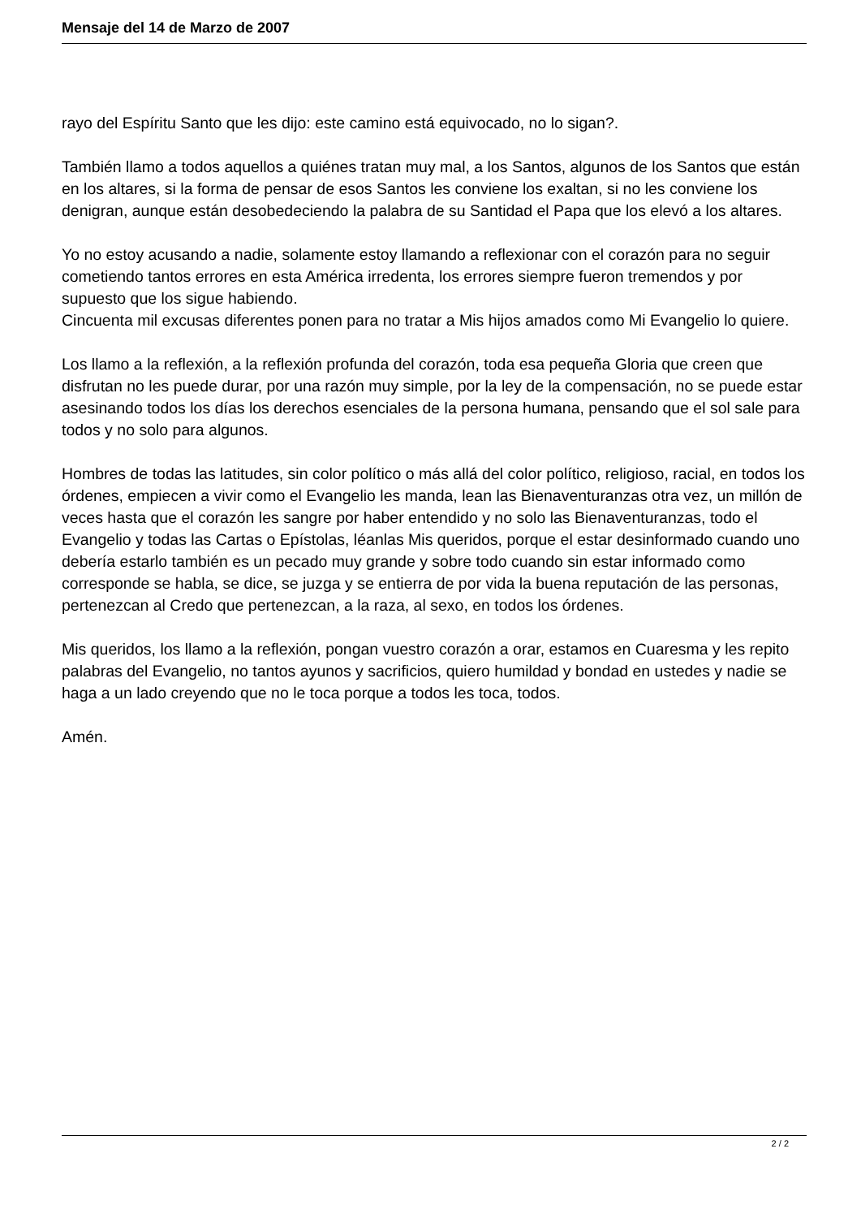Mensaje del 14 de Marzo de 2007
rayo del Espíritu Santo que les dijo: este camino está equivocado, no lo sigan?.
También llamo a todos aquellos a quiénes tratan muy mal, a los Santos, algunos de los Santos que están en los altares, si la forma de pensar de esos Santos les conviene los exaltan, si no les conviene los denigran, aunque están desobedeciendo la palabra de su Santidad el Papa que los elevó a los altares.
Yo no estoy acusando a nadie, solamente estoy llamando a reflexionar con el corazón para no seguir cometiendo tantos errores en esta América irredenta, los errores siempre fueron tremendos y por supuesto que los sigue habiendo.
Cincuenta mil excusas diferentes ponen para no tratar a Mis hijos amados como Mi Evangelio lo quiere.
Los llamo a la reflexión, a la reflexión profunda del corazón, toda esa pequeña Gloria que creen que disfrutan no les puede durar, por una razón muy simple, por la ley de la compensación, no se puede estar asesinando todos los días los derechos esenciales de la persona humana, pensando que el sol sale para todos y no solo para algunos.
Hombres de todas las latitudes, sin color político o más allá del color político, religioso, racial, en todos los órdenes, empiecen a vivir como el Evangelio les manda, lean las Bienaventuranzas otra vez, un millón de veces hasta que el corazón les sangre por haber entendido y no solo las Bienaventuranzas, todo el Evangelio y todas las Cartas o Epístolas, léanlas Mis queridos, porque el estar desinformado cuando uno debería estarlo también es un pecado muy grande y sobre todo cuando sin estar informado como corresponde se habla, se dice, se juzga y se entierra de por vida la buena reputación de las personas, pertenezcan al Credo que pertenezcan, a la raza, al sexo, en todos los órdenes.
Mis queridos, los llamo a la reflexión, pongan vuestro corazón a orar, estamos en Cuaresma y les repito palabras del Evangelio, no tantos ayunos y sacrificios, quiero humildad y bondad en ustedes y nadie se haga a un lado creyendo que no le toca porque a todos les toca, todos.
Amén.
2 / 2